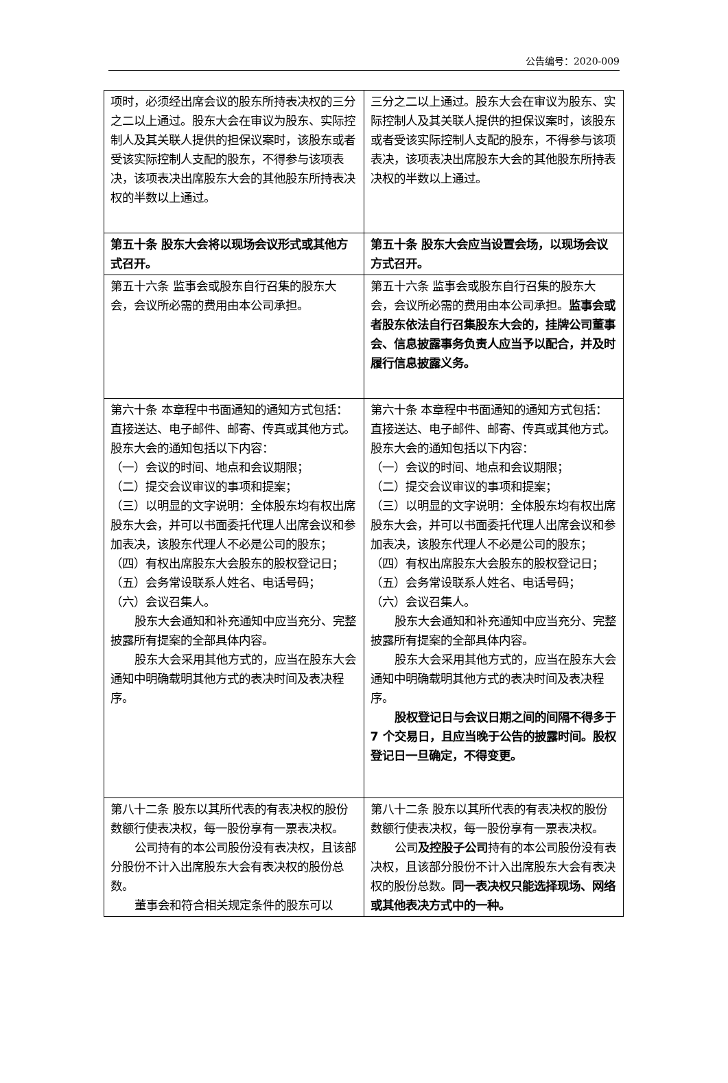公告编号：2020-009
| 项时，必须经出席会议的股东所持表决权的三分之二以上通过。股东大会在审议为股东、实际控制人及其关联人提供的担保议案时，该股东或者受该实际控制人支配的股东，不得参与该项表决，该项表决出席股东大会的其他股东所持表决权的半数以上通过。 | 三分之二以上通过。股东大会在审议为股东、实际控制人及其关联人提供的担保议案时，该股东或者受该实际控制人支配的股东，不得参与该项表决，该项表决出席股东大会的其他股东所持表决权的半数以上通过。 |
| 第五十条 股东大会将以现场会议形式或其他方式召开。 | 第五十条 股东大会应当设置会场，以现场会议方式召开。 |
| 第五十六条 监事会或股东自行召集的股东大会，会议所必需的费用由本公司承担。 | 第五十六条 监事会或股东自行召集的股东大会，会议所必需的费用由本公司承担。 监事会或者股东依法自行召集股东大会的，挂牌公司董事会、信息披露事务负责人应当予以配合，并及时履行信息披露义务。 |
| 第六十条 本章程中书面通知的通知方式包括：直接送达、电子邮件、邮寄、传真或其他方式。股东大会的通知包括以下内容： （一）会议的时间、地点和会议期限； （二）提交会议审议的事项和提案； （三）以明显的文字说明：全体股东均有权出席股东大会，并可以书面委托代理人出席会议和参加表决，该股东代理人不必是公司的股东； （四）有权出席股东大会股东的股权登记日； （五）会务常设联系人姓名、电话号码； （六）会议召集人。 股东大会通知和补充通知中应当充分、完整披露所有提案的全部具体内容。 股东大会采用其他方式的，应当在股东大会通知中明确载明其他方式的表决时间及表决程序。 | 第六十条 本章程中书面通知的通知方式包括：直接送达、电子邮件、邮寄、传真或其他方式。股东大会的通知包括以下内容： （一）会议的时间、地点和会议期限； （二）提交会议审议的事项和提案； （三）以明显的文字说明：全体股东均有权出席股东大会，并可以书面委托代理人出席会议和参加表决，该股东代理人不必是公司的股东； （四）有权出席股东大会股东的股权登记日； （五）会务常设联系人姓名、电话号码； （六）会议召集人。 股东大会通知和补充通知中应当充分、完整披露所有提案的全部具体内容。 股东大会采用其他方式的，应当在股东大会通知中明确载明其他方式的表决时间及表决程序。 股权登记日与会议日期之间的间隔不得多于 7 个交易日，且应当晚于公告的披露时间。股权登记日一旦确定，不得变更。 |
| 第八十二条 股东以其所代表的有表决权的股份数额行使表决权，每一股份享有一票表决权。 公司持有的本公司股份没有表决权，且该部分股份不计入出席股东大会有表决权的股份总数。 董事会和符合相关规定条件的股东可以 | 第八十二条 股东以其所代表的有表决权的股份数额行使表决权，每一股份享有一票表决权。 公司 及控股子公司 持有的本公司股份没有表决权，且该部分股份不计入出席股东大会有表决权的股份总数。 同一表决权只能选择现场、网络或其他表决方式中的一种。 |